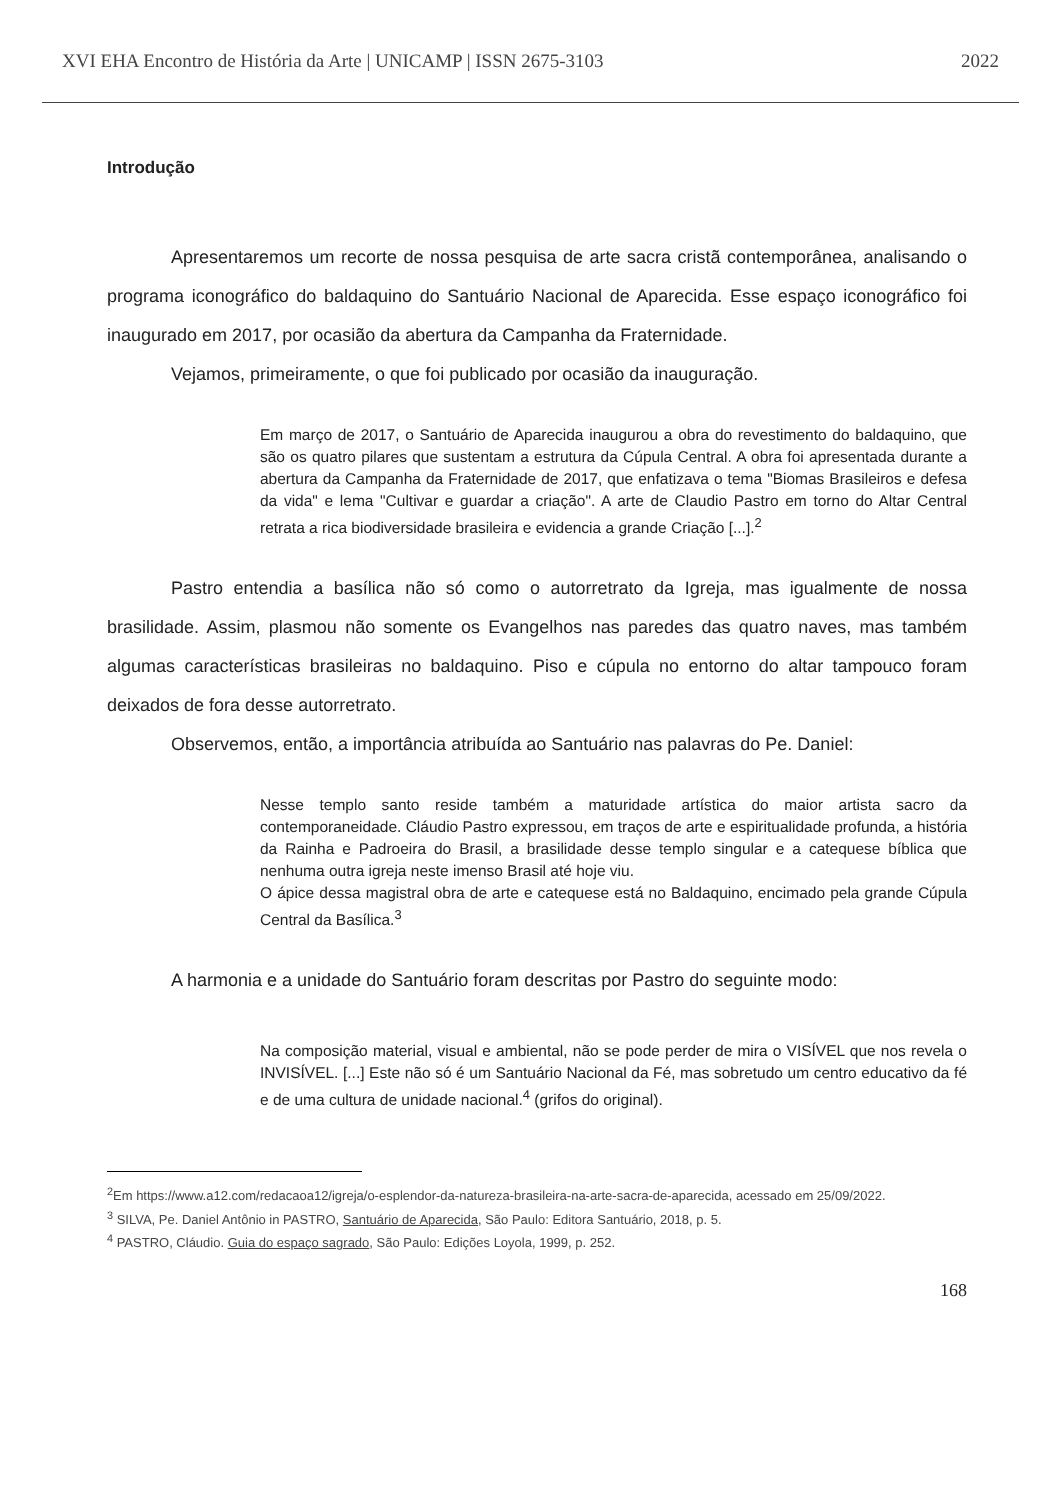XVI EHA Encontro de História da Arte | UNICAMP | ISSN 2675-3103 2022
Introdução
Apresentaremos um recorte de nossa pesquisa de arte sacra cristã contemporânea, analisando o programa iconográfico do baldaquino do Santuário Nacional de Aparecida. Esse espaço iconográfico foi inaugurado em 2017, por ocasião da abertura da Campanha da Fraternidade.
Vejamos, primeiramente, o que foi publicado por ocasião da inauguração.
Em março de 2017, o Santuário de Aparecida inaugurou a obra do revestimento do baldaquino, que são os quatro pilares que sustentam a estrutura da Cúpula Central. A obra foi apresentada durante a abertura da Campanha da Fraternidade de 2017, que enfatizava o tema "Biomas Brasileiros e defesa da vida" e lema "Cultivar e guardar a criação". A arte de Claudio Pastro em torno do Altar Central retrata a rica biodiversidade brasileira e evidencia a grande Criação [...].<sup>2</sup>
Pastro entendia a basílica não só como o autorretrato da Igreja, mas igualmente de nossa brasilidade. Assim, plasmou não somente os Evangelhos nas paredes das quatro naves, mas também algumas características brasileiras no baldaquino. Piso e cúpula no entorno do altar tampouco foram deixados de fora desse autorretrato.
Observemos, então, a importância atribuída ao Santuário nas palavras do Pe. Daniel:
Nesse templo santo reside também a maturidade artística do maior artista sacro da contemporaneidade. Cláudio Pastro expressou, em traços de arte e espiritualidade profunda, a história da Rainha e Padroeira do Brasil, a brasilidade desse templo singular e a catequese bíblica que nenhuma outra igreja neste imenso Brasil até hoje viu.
O ápice dessa magistral obra de arte e catequese está no Baldaquino, encimado pela grande Cúpula Central da Basílica.<sup>3</sup>
A harmonia e a unidade do Santuário foram descritas por Pastro do seguinte modo:
Na composição material, visual e ambiental, não se pode perder de mira o VISÍVEL que nos revela o INVISÍVEL. [...] Este não só é um Santuário Nacional da Fé, mas sobretudo um centro educativo da fé e de uma cultura de unidade nacional.<sup>4</sup> (grifos do original).
<sup>2</sup> Em https://www.a12.com/redacaoa12/igreja/o-esplendor-da-natureza-brasileira-na-arte-sacra-de-aparecida, acessado em 25/09/2022.
<sup>3</sup> SILVA, Pe. Daniel Antônio in PASTRO, Santuário de Aparecida, São Paulo: Editora Santuário, 2018, p. 5.
<sup>4</sup> PASTRO, Cláudio. Guia do espaço sagrado, São Paulo: Edições Loyola, 1999, p. 252.
168